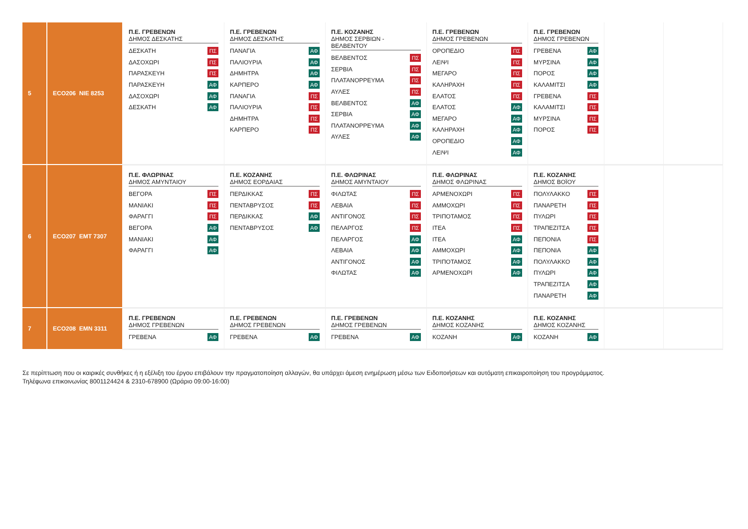| 5 | ECO206 NIE 8253 | Π.Ε. ΓΡΕΒΕΝΩΝ ΔΗΜΟΣ ΔΕΣΚΑΤΗΣ ΔΕΣΚΑΤΗ ΠΣ ΔΑΣΟΧΩΡΙ ΠΣ ΠΑΡΑΣΚΕΥΗ ΠΣ ΠΑΡΑΣΚΕΥΗ ΑΦ ΔΑΣΟΧΩΡΙ ΑΦ ΔΕΣΚΑΤΗ ΑΦ | Π.Ε. ΓΡΕΒΕΝΩΝ ΔΗΜΟΣ ΔΕΣΚΑΤΗΣ ΠΑΝΑΓΙΑ ΑΦ ΠΑΛΙΟΥΡΙΑ ΑΦ ΔΗΜΗΤΡΑ ΑΦ ΚΑΡΠΕΡΟ ΑΦ ΠΑΝΑΓΙΑ ΠΣ ΠΑΛΙΟΥΡΙΑ ΠΣ ΔΗΜΗΤΡΑ ΠΣ ΚΑΡΠΕΡΟ ΠΣ | Π.Ε. ΚΟΖΑΝΗΣ ΔΗΜΟΣ ΣΕΡΒΙΩΝ - ΒΕΛΒΕΝΤΟΥ ΒΕΛΒΕΝΤΟΣ ΠΣ ΣΕΡΒΙΑ ΠΣ ΠΛΑΤΑΝΟΡΡΕΥΜΑ ΠΣ ΑΥΛΕΣ ΠΣ ΒΕΛΒΕΝΤΟΣ ΑΦ ΣΕΡΒΙΑ ΑΦ ΠΛΑΤΑΝΟΡΡΕΥΜΑ ΑΦ ΑΥΛΕΣ ΑΦ | Π.Ε. ΓΡΕΒΕΝΩΝ ΔΗΜΟΣ ΓΡΕΒΕΝΩΝ ΟΡΟΠΕΔΙΟ ΠΣ ΛΕΙΨΙ ΠΣ ΜΕΓΑΡΟ ΠΣ ΚΑΛΗΡΑΧΗ ΠΣ ΕΛΑΤΟΣ ΠΣ ΕΛΑΤΟΣ ΑΦ ΜΕΓΑΡΟ ΑΦ ΚΑΛΗΡΑΧΗ ΑΦ ΟΡΟΠΕΔΙΟ ΑΦ ΛΕΙΨΙ ΑΦ | Π.Ε. ΓΡΕΒΕΝΩΝ ΔΗΜΟΣ ΓΡΕΒΕΝΩΝ ΓΡΕΒΕΝΑ ΑΦ ΜΥΡΣΙΝΑ ΑΦ ΠΟΡΟΣ ΑΦ ΚΑΛΑΜΙΤΣΙ ΑΦ ΓΡΕΒΕΝΑ ΠΣ ΚΑΛΑΜΙΤΣΙ ΠΣ ΜΥΡΣΙΝΑ ΠΣ ΠΟΡΟΣ ΠΣ | | |
| 6 | ECO207 EMT 7307 | Π.Ε. ΦΛΩΡΙΝΑΣ ΔΗΜΟΣ ΑΜΥΝΤΑΙΟΥ ΒΕΓΟΡΑ ΠΣ ΜΑΝΙΑΚΙ ΠΣ ΦΑΡΑΓΓΙ ΠΣ ΒΕΓΟΡΑ ΑΦ ΜΑΝΙΑΚΙ ΑΦ ΦΑΡΑΓΓΙ ΑΦ | Π.Ε. ΚΟΖΑΝΗΣ ΔΗΜΟΣ ΕΟΡΔΑΙΑΣ ΠΕΡΔΙΚΚΑΣ ΠΣ ΠΕΝΤΑΒΡΥΣΟΣ ΠΣ ΠΕΡΔΙΚΚΑΣ ΑΦ ΠΕΝΤΑΒΡΥΣΟΣ ΑΦ | Π.Ε. ΦΛΩΡΙΝΑΣ ΔΗΜΟΣ ΑΜΥΝΤΑΙΟΥ ΦΙΛΩΤΑΣ ΠΣ ΛΕΒΑΙΑ ΠΣ ΑΝΤΙΓΟΝΟΣ ΠΣ ΠΕΛΑΡΓΟΣ ΠΣ ΠΕΛΑΡΓΟΣ ΑΦ ΛΕΒΑΙΑ ΑΦ ΑΝΤΙΓΟΝΟΣ ΑΦ ΦΙΛΩΤΑΣ ΑΦ | Π.Ε. ΦΛΩΡΙΝΑΣ ΔΗΜΟΣ ΦΛΩΡΙΝΑΣ ΑΡΜΕΝΟΧΩΡΙ ΠΣ ΑΜΜΟΧΩΡΙ ΠΣ ΤΡΙΠΟΤΑΜΟΣ ΠΣ ΙΤΕΑ ΠΣ ΙΤΕΑ ΑΦ ΑΜΜΟΧΩΡΙ ΑΦ ΤΡΙΠΟΤΑΜΟΣ ΑΦ ΑΡΜΕΝΟΧΩΡΙ ΑΦ | Π.Ε. ΚΟΖΑΝΗΣ ΔΗΜΟΣ ΒΟΪΟΥ ΠΟΛΥΛΑΚΚΟ ΠΣ ΠΑΝΑΡΕΤΗ ΠΣ ΠΥΛΩΡΙ ΠΣ ΤΡΑΠΕΖΙΤΣΑ ΠΣ ΠΕΠΟΝΙΑ ΠΣ ΠΕΠΟΝΙΑ ΑΦ ΠΟΛΥΛΑΚΚΟ ΑΦ ΠΥΛΩΡΙ ΑΦ ΤΡΑΠΕΖΙΤΣΑ ΑΦ ΠΑΝΑΡΕΤΗ ΑΦ | | |
| 7 | ECO208 EMN 3311 | Π.Ε. ΓΡΕΒΕΝΩΝ ΔΗΜΟΣ ΓΡΕΒΕΝΩΝ ΓΡΕΒΕΝΑ ΑΦ | Π.Ε. ΓΡΕΒΕΝΩΝ ΔΗΜΟΣ ΓΡΕΒΕΝΩΝ ΓΡΕΒΕΝΑ ΑΦ | Π.Ε. ΓΡΕΒΕΝΩΝ ΔΗΜΟΣ ΓΡΕΒΕΝΩΝ ΓΡΕΒΕΝΑ ΑΦ | Π.Ε. ΚΟΖΑΝΗΣ ΔΗΜΟΣ ΚΟΖΑΝΗΣ ΚΟΖΑΝΗ ΑΦ | Π.Ε. ΚΟΖΑΝΗΣ ΔΗΜΟΣ ΚΟΖΑΝΗΣ ΚΟΖΑΝΗ ΑΦ | | |
Σε περίπτωση που οι καιρικές συνθήκες ή η εξέλιξη του έργου επιβάλουν την πραγματοποίηση αλλαγών, θα υπάρχει άμεση ενημέρωση μέσω των Ειδοποιήσεων και αυτόματη επικαιροποίηση του προγράμματος.
Τηλέφωνα επικοινωνίας 8001124424 & 2310-678900 (Ωράριο 09:00-16:00)